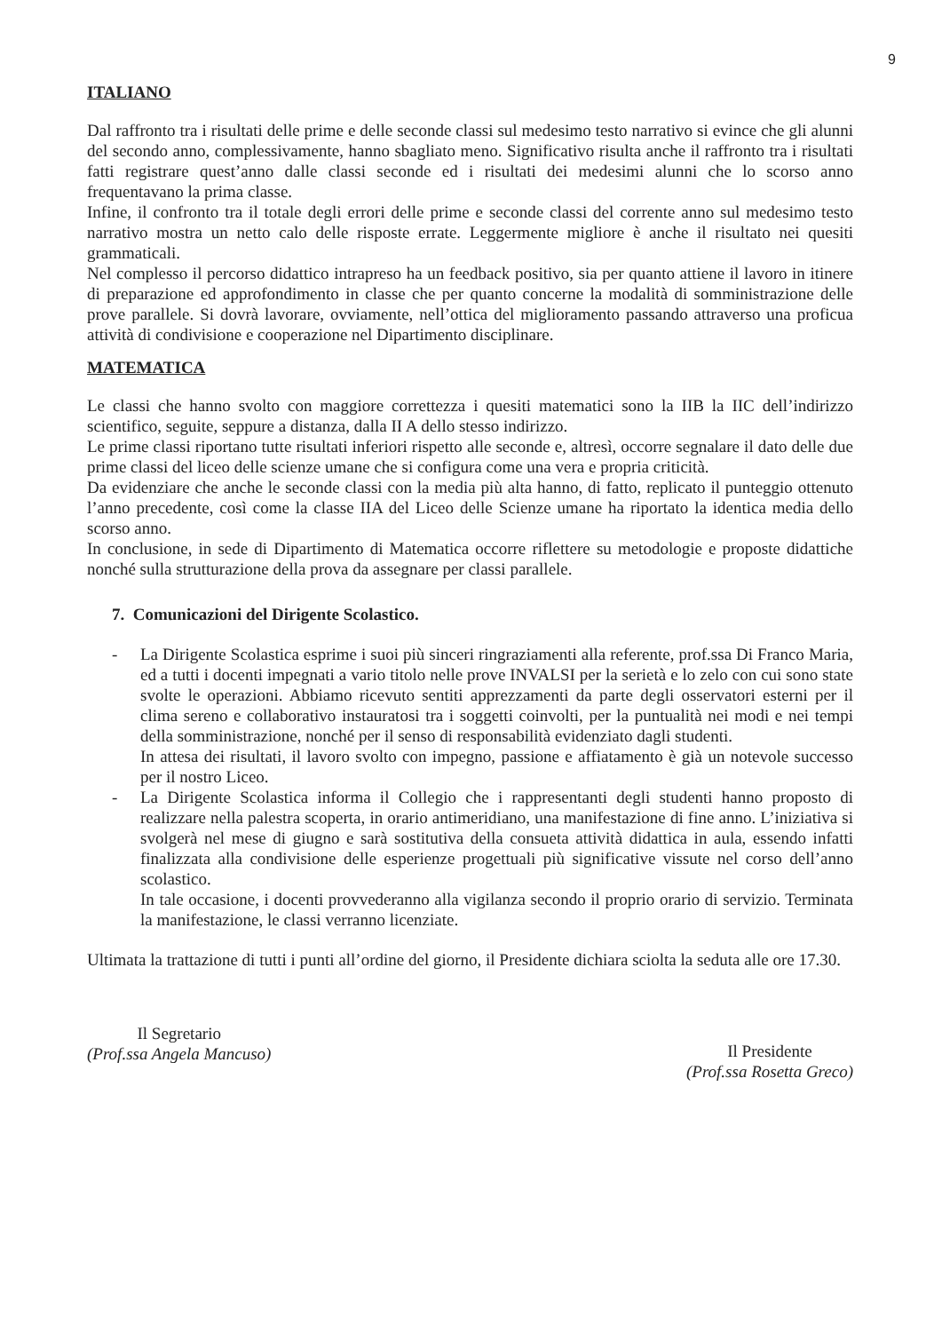9
ITALIANO
Dal raffronto tra i risultati delle prime e delle seconde classi sul medesimo testo narrativo si evince che gli alunni del secondo anno, complessivamente, hanno sbagliato meno. Significativo risulta anche il raffronto tra i risultati fatti registrare quest’anno dalle classi seconde ed i risultati dei medesimi alunni che lo scorso anno frequentavano la prima classe.
Infine, il confronto tra il totale degli errori delle prime e seconde classi del corrente anno sul medesimo testo narrativo mostra un netto calo delle risposte errate. Leggermente migliore è anche il risultato nei quesiti grammaticali.
Nel complesso il percorso didattico intrapreso ha un feedback positivo, sia per quanto attiene il lavoro in itinere di preparazione ed approfondimento in classe che per quanto concerne la modalità di somministrazione delle prove parallele. Si dovrà lavorare, ovviamente, nell’ottica del miglioramento passando attraverso una proficua attività di condivisione e cooperazione nel Dipartimento disciplinare.
MATEMATICA
Le classi che hanno svolto con maggiore correttezza i quesiti matematici sono la IIB la IIC dell’indirizzo scientifico, seguite, seppure a distanza, dalla II A dello stesso indirizzo.
Le prime classi riportano tutte risultati inferiori rispetto alle seconde e, altresì, occorre segnalare il dato delle due prime classi del liceo delle scienze umane che si configura come una vera e propria criticità.
Da evidenziare che anche le seconde classi con la media più alta hanno, di fatto, replicato il punteggio ottenuto l’anno precedente, così come la classe IIA del Liceo delle Scienze umane ha riportato la identica media dello scorso anno.
In conclusione, in sede di Dipartimento di Matematica occorre riflettere su metodologie e proposte didattiche nonché sulla strutturazione della prova da assegnare per classi parallele.
7. Comunicazioni del Dirigente Scolastico.
- La Dirigente Scolastica esprime i suoi più sinceri ringraziamenti alla referente, prof.ssa Di Franco Maria, ed a tutti i docenti impegnati a vario titolo nelle prove INVALSI per la serietà e lo zelo con cui sono state svolte le operazioni. Abbiamo ricevuto sentiti apprezzamenti da parte degli osservatori esterni per il clima sereno e collaborativo instauratosi tra i soggetti coinvolti, per la puntualità nei modi e nei tempi della somministrazione, nonché per il senso di responsabilità evidenziato dagli studenti.
In attesa dei risultati, il lavoro svolto con impegno, passione e affiatamento è già un notevole successo per il nostro Liceo.
- La Dirigente Scolastica informa il Collegio che i rappresentanti degli studenti hanno proposto di realizzare nella palestra scoperta, in orario antimeridiano, una manifestazione di fine anno. L’iniziativa si svolgerà nel mese di giugno e sarà sostitutiva della consueta attività didattica in aula, essendo infatti finalizzata alla condivisione delle esperienze progettuali più significative vissute nel corso dell’anno scolastico.
In tale occasione, i docenti provvederanno alla vigilanza secondo il proprio orario di servizio. Terminata la manifestazione, le classi verranno licenziate.
Ultimata la trattazione di tutti i punti all’ordine del giorno, il Presidente dichiara sciolta la seduta alle ore 17.30.
Il Segretario
(Prof.ssa Angela Mancuso)
Il Presidente
(Prof.ssa Rosetta Greco)